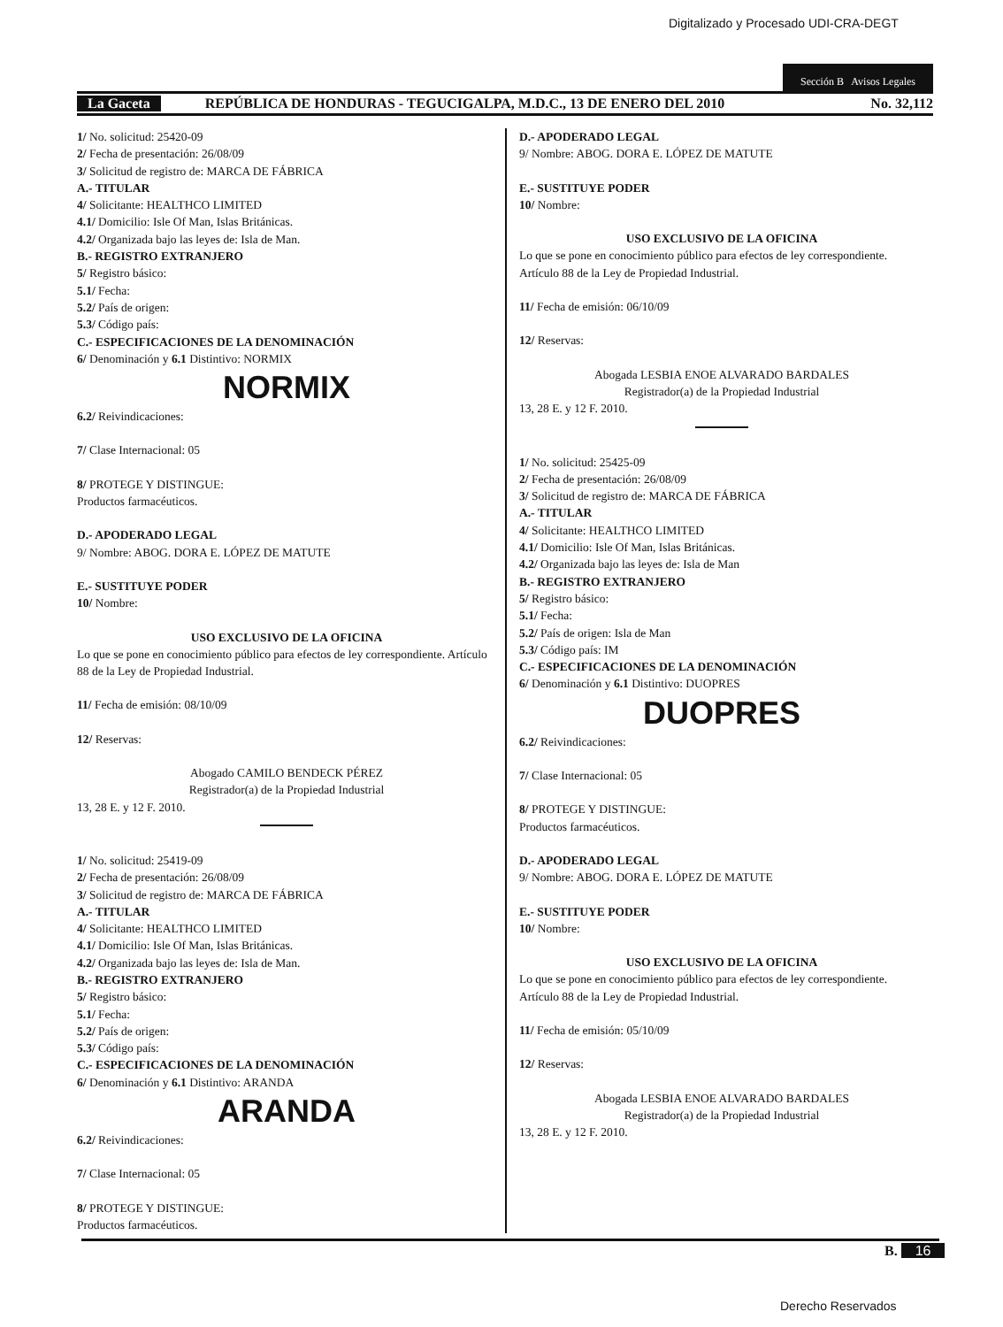Digitalizado y Procesado UDI-CRA-DEGT
Sección B Avisos Legales
La Gaceta REPÚBLICA DE HONDURAS - TEGUCIGALPA, M.D.C., 13 DE ENERO DEL 2010 No. 32,112
1/ No. solicitud: 25420-09
2/ Fecha de presentación: 26/08/09
3/ Solicitud de registro de: MARCA DE FÁBRICA
A.- TITULAR
4/ Solicitante: HEALTHCO LIMITED
4.1/ Domicilio: Isle Of Man, Islas Británicas.
4.2/ Organizada bajo las leyes de: Isla de Man.
B.- REGISTRO EXTRANJERO
5/ Registro básico:
5.1/ Fecha:
5.2/ País de origen:
5.3/ Código país:
C.- ESPECIFICACIONES DE LA DENOMINACIÓN
6/ Denominación y 6.1 Distintivo: NORMIX
NORMIX
6.2/ Reivindicaciones:
7/ Clase Internacional: 05
8/ PROTEGE Y DISTINGUE:
Productos farmacéuticos.
D.- APODERADO LEGAL
9/ Nombre: ABOG. DORA E. LÓPEZ DE MATUTE
E.- SUSTITUYE PODER
10/ Nombre:
USO EXCLUSIVO DE LA OFICINA
Lo que se pone en conocimiento público para efectos de ley correspondiente. Artículo 88 de la Ley de Propiedad Industrial.
11/ Fecha de emisión: 08/10/09
12/ Reservas:
Abogado CAMILO BENDECK PÉREZ
Registrador(a) de la Propiedad Industrial
13, 28 E. y 12 F. 2010.
1/ No. solicitud: 25419-09
2/ Fecha de presentación: 26/08/09
3/ Solicitud de registro de: MARCA DE FÁBRICA
A.- TITULAR
4/ Solicitante: HEALTHCO LIMITED
4.1/ Domicilio: Isle Of Man, Islas Británicas.
4.2/ Organizada bajo las leyes de: Isla de Man.
B.- REGISTRO EXTRANJERO
5/ Registro básico:
5.1/ Fecha:
5.2/ País de origen:
5.3/ Código país:
C.- ESPECIFICACIONES DE LA DENOMINACIÓN
6/ Denominación y 6.1 Distintivo: ARANDA
ARANDA
6.2/ Reivindicaciones:
7/ Clase Internacional: 05
8/ PROTEGE Y DISTINGUE:
Productos farmacéuticos.
D.- APODERADO LEGAL
9/ Nombre: ABOG. DORA E. LÓPEZ DE MATUTE
E.- SUSTITUYE PODER
10/ Nombre:
USO EXCLUSIVO DE LA OFICINA
Lo que se pone en conocimiento público para efectos de ley correspondiente. Artículo 88 de la Ley de Propiedad Industrial.
11/ Fecha de emisión: 06/10/09
12/ Reservas:
Abogada LESBIA ENOE ALVARADO BARDALES
Registrador(a) de la Propiedad Industrial
13, 28 E. y 12 F. 2010.
1/ No. solicitud: 25425-09
2/ Fecha de presentación: 26/08/09
3/ Solicitud de registro de: MARCA DE FÁBRICA
A.- TITULAR
4/ Solicitante: HEALTHCO LIMITED
4.1/ Domicilio: Isle Of Man, Islas Británicas.
4.2/ Organizada bajo las leyes de: Isla de Man
B.- REGISTRO EXTRANJERO
5/ Registro básico:
5.1/ Fecha:
5.2/ País de origen: Isla de Man
5.3/ Código país: IM
C.- ESPECIFICACIONES DE LA DENOMINACIÓN
6/ Denominación y 6.1 Distintivo: DUOPRES
DUOPRES
6.2/ Reivindicaciones:
7/ Clase Internacional: 05
8/ PROTEGE Y DISTINGUE:
Productos farmacéuticos.
D.- APODERADO LEGAL
9/ Nombre: ABOG. DORA E. LÓPEZ DE MATUTE
E.- SUSTITUYE PODER
10/ Nombre:
USO EXCLUSIVO DE LA OFICINA
Lo que se pone en conocimiento público para efectos de ley correspondiente. Artículo 88 de la Ley de Propiedad Industrial.
11/ Fecha de emisión: 05/10/09
12/ Reservas:
Abogada LESBIA ENOE ALVARADO BARDALES
Registrador(a) de la Propiedad Industrial
13, 28 E. y 12 F. 2010.
B. 16
Derecho Reservados